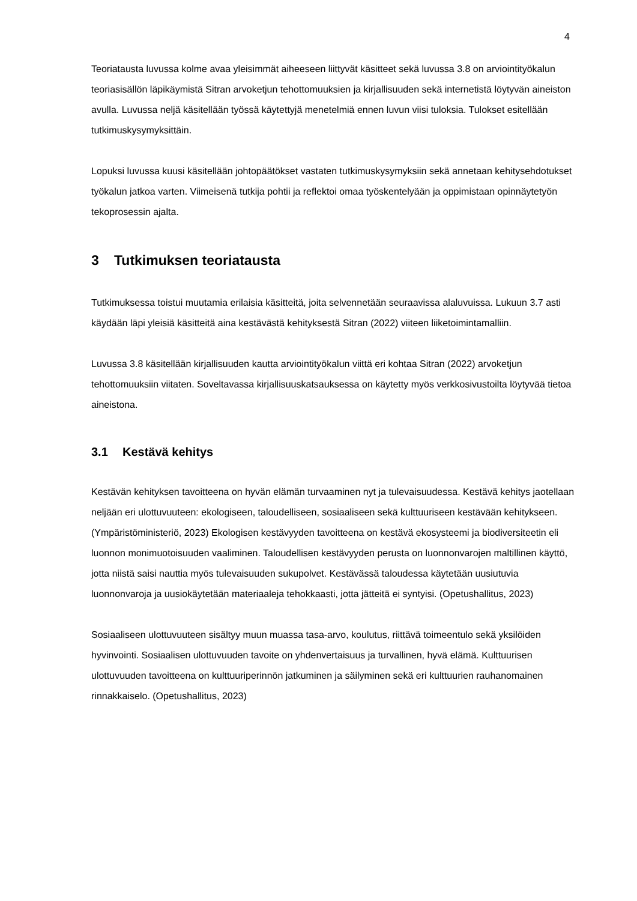4
Teoriatausta luvussa kolme avaa yleisimmät aiheeseen liittyvät käsitteet sekä luvussa 3.8 on arviointityökalun teoriasisällön läpikäymistä Sitran arvoketjun tehottomuuksien ja kirjallisuuden sekä internetistä löytyvän aineiston avulla. Luvussa neljä käsitellään työssä käytettyjä menetelmiä ennen luvun viisi tuloksia. Tulokset esitellään tutkimuskysymyksittäin.
Lopuksi luvussa kuusi käsitellään johtopäätökset vastaten tutkimuskysymyksiin sekä annetaan kehitysehdotukset työkalun jatkoa varten. Viimeisenä tutkija pohtii ja reflektoi omaa työskentelyään ja oppimistaan opinnäytetyön tekoprosessin ajalta.
3 Tutkimuksen teoriatausta
Tutkimuksessa toistui muutamia erilaisia käsitteitä, joita selvennetään seuraavissa alaluvuissa. Lukuun 3.7 asti käydään läpi yleisiä käsitteitä aina kestävästä kehityksestä Sitran (2022) viiteen liiketoimintamalliin.
Luvussa 3.8 käsitellään kirjallisuuden kautta arviointityökalun viittä eri kohtaa Sitran (2022) arvoketjun tehottomuuksiin viitaten. Soveltavassa kirjallisuuskatsauksessa on käytetty myös verkkosivustoilta löytyvää tietoa aineistona.
3.1 Kestävä kehitys
Kestävän kehityksen tavoitteena on hyvän elämän turvaaminen nyt ja tulevaisuudessa. Kestävä kehitys jaotellaan neljään eri ulottuvuuteen: ekologiseen, taloudelliseen, sosiaaliseen sekä kulttuuriseen kestävään kehitykseen. (Ympäristöministeriö, 2023) Ekologisen kestävyyden tavoitteena on kestävä ekosysteemi ja biodiversiteetin eli luonnon monimuotoisuuden vaaliminen. Taloudellisen kestävyyden perusta on luonnonvarojen maltillinen käyttö, jotta niistä saisi nauttia myös tulevaisuuden sukupolvet. Kestävässä taloudessa käytetään uusiutuvia luonnonvaroja ja uusiokäytetään materiaaleja tehokkaasti, jotta jätteitä ei syntyisi. (Opetushallitus, 2023)
Sosiaaliseen ulottuvuuteen sisältyy muun muassa tasa-arvo, koulutus, riittävä toimeentulo sekä yksilöiden hyvinvointi. Sosiaalisen ulottuvuuden tavoite on yhdenvertaisuus ja turvallinen, hyvä elämä. Kulttuurisen ulottuvuuden tavoitteena on kulttuuriperinnön jatkuminen ja säilyminen sekä eri kulttuurien rauhanomainen rinnakkaiselo. (Opetushallitus, 2023)